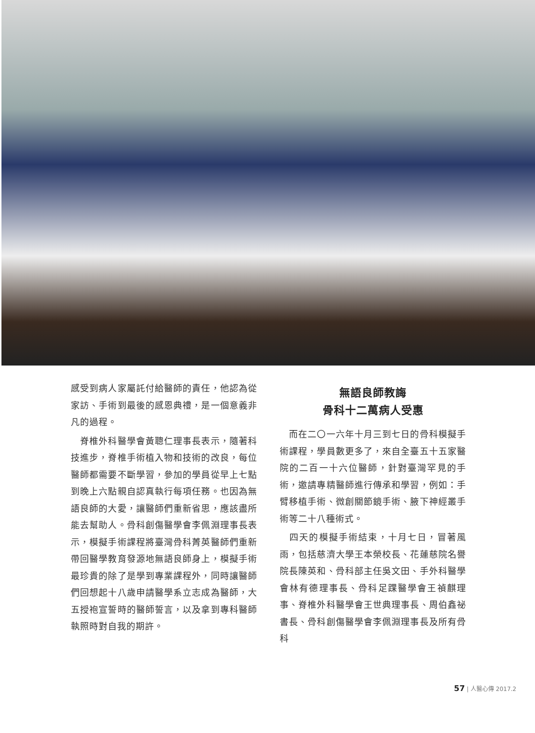感受到病人家屬託付給醫師的責任，他認為從家訪、手術到最後的感恩典禮，是一個意義非凡的過程。
　脊椎外科醫學會黃聰仁理事長表示，隨著科技進步，脊椎手術植入物和技術的改良，每位醫師都需要不斷學習，參加的學員從早上七點到晚上六點親自認真執行每項任務。也因為無語良師的大愛，讓醫師們重新省思，應該盡所能去幫助人。骨科創傷醫學會李佩淵理事長表示，模擬手術課程將臺灣骨科菁英醫師們重新帶回醫學教育發源地無語良師身上，模擬手術最珍貴的除了是學到專業課程外，同時讓醫師們回想起十八歲申請醫學系立志成為醫師，大五授袍宣誓時的醫師誓言，以及拿到專科醫師執照時對自我的期許。
無語良師教誨
骨科十二萬病人受惠
　而在二〇一六年十月三到七日的骨科模擬手術課程，學員數更多了，來自全臺五十五家醫院的二百一十六位醫師，針對臺灣罕見的手術，邀請專精醫師進行傳承和學習，例如：手臂移植手術、微創關節鏡手術、腋下神經叢手術等二十八種術式。
　四天的模擬手術結束，十月七日，冒著風雨，包括慈濟大學王本榮校長、花蓮慈院名譽院長陳英和、骨科部主任吳文田、手外科醫學會林有德理事長、骨科足踝醫學會王禎麒理事、脊椎外科醫學會王世典理事長、周伯鑫祕書長、骨科創傷醫學會李佩淵理事長及所有骨科
57 | 人醫心傳 2017.2